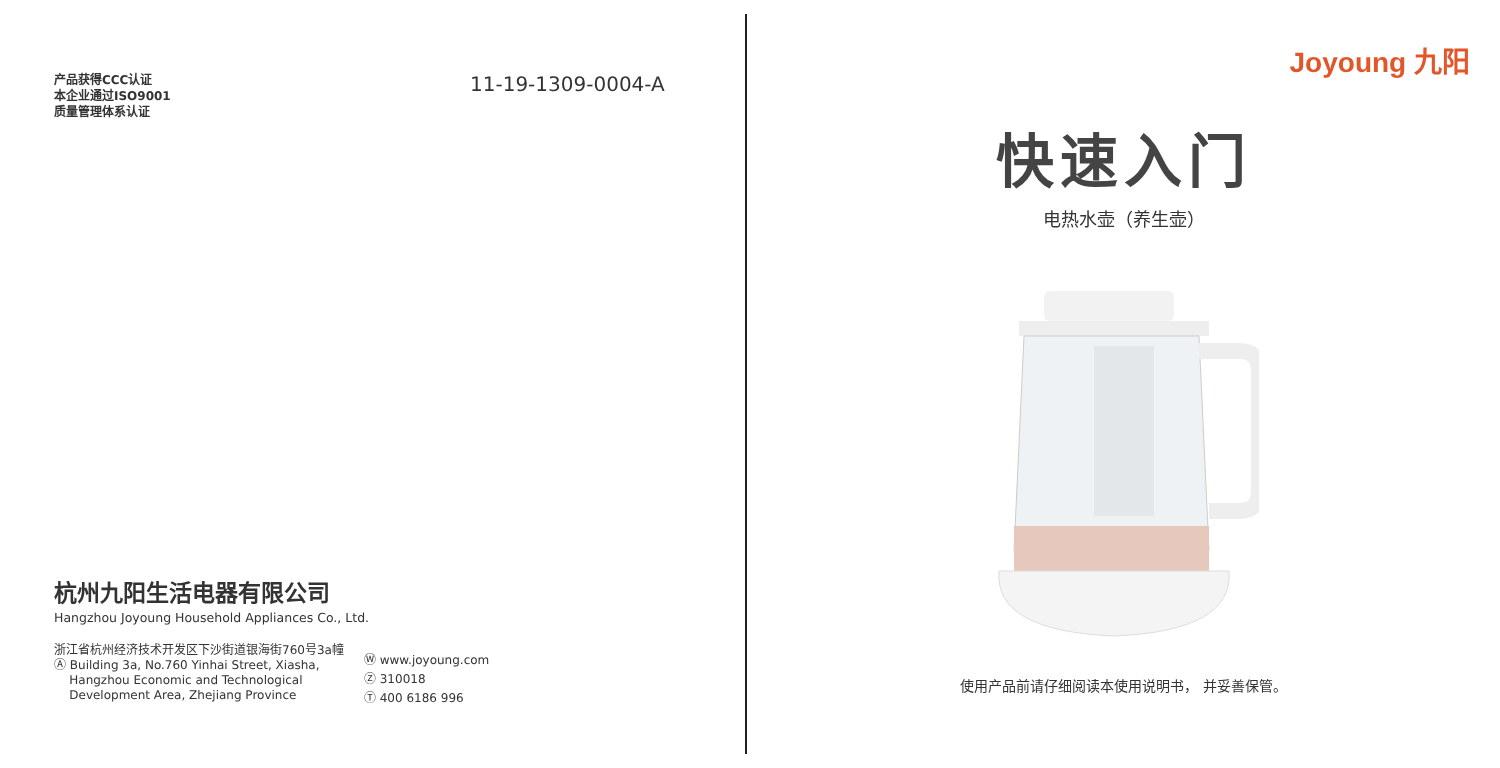产品获得CCC认证
本企业通过ISO9001
质量管理体系认证
11-19-1309-0004-A
杭州九阳生活电器有限公司
Hangzhou Joyoung Household Appliances Co., Ltd.
浙江省杭州经济技术开发区下沙街道银海街760号3a幢
Ⓐ Building 3a, No.760 Yinhai Street, Xiasha,
Hangzhou Economic and Technological
Development Area, Zhejiang Province
Ⓦ www.joyoung.com
Ⓩ 310018
Ⓣ 400 6186 996
Joyoung 九阳
快速入门
电热水壶（养生壶）
使用产品前请仔细阅读本使用说明书， 并妥善保管。